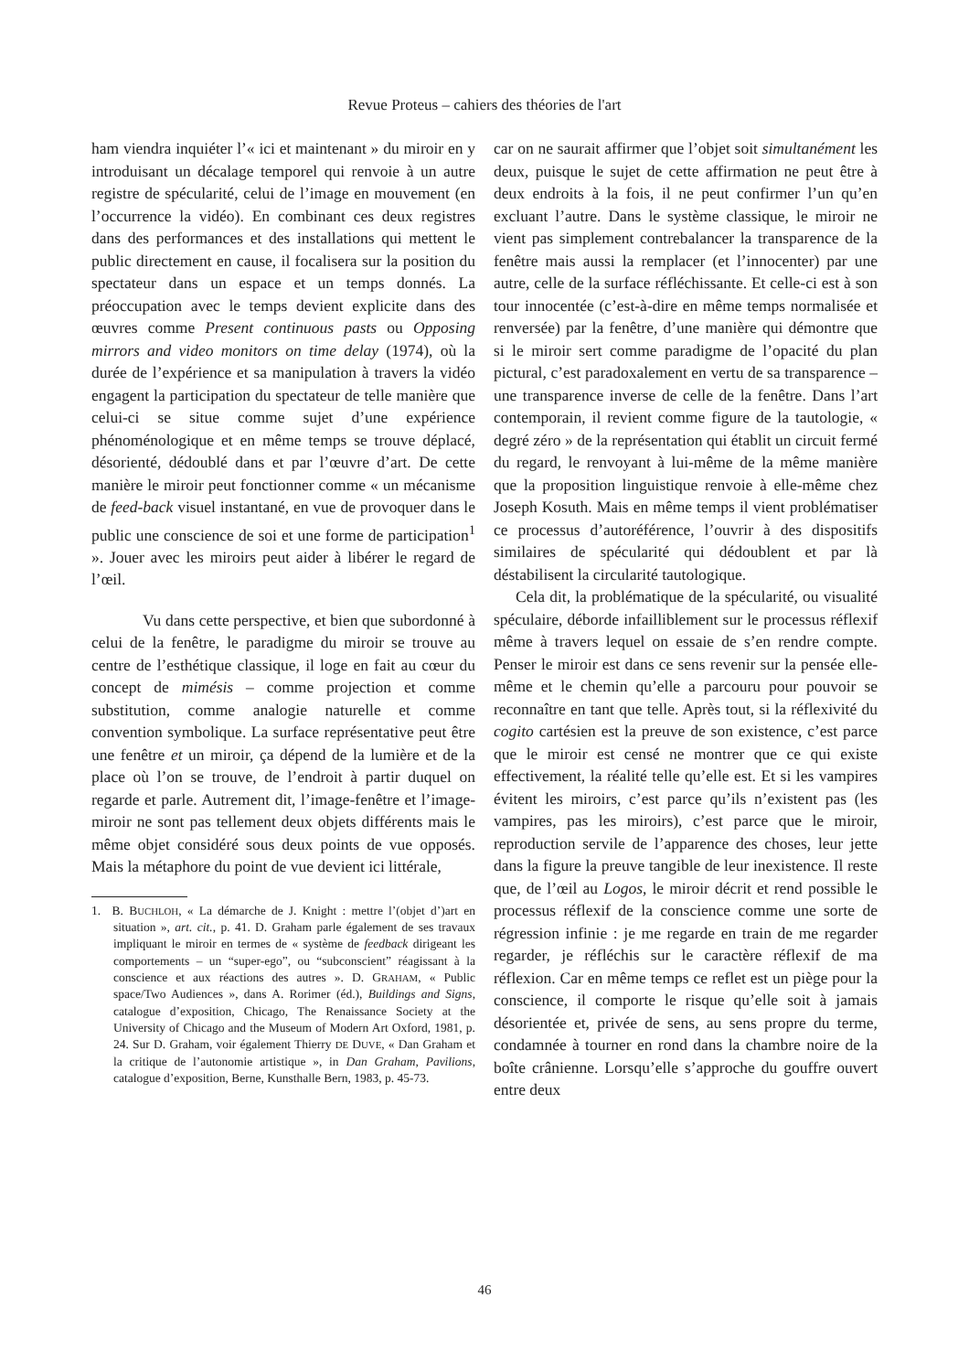Revue Proteus – cahiers des théories de l'art
ham viendra inquiéter l’« ici et maintenant » du miroir en y introduisant un décalage temporel qui renvoie à un autre registre de spécularité, celui de l’image en mouvement (en l’occurrence la vidéo). En combinant ces deux registres dans des performances et des installations qui mettent le public directement en cause, il focalisera sur la position du spectateur dans un espace et un temps donnés. La préoccupation avec le temps devient explicite dans des œuvres comme Present continuous pasts ou Opposing mirrors and video monitors on time delay (1974), où la durée de l’expérience et sa manipulation à travers la vidéo engagent la participation du spectateur de telle manière que celui-ci se situe comme sujet d’une expérience phénoménologique et en même temps se trouve déplacé, désorienté, dédoublé dans et par l’œuvre d’art. De cette manière le miroir peut fonctionner comme « un mécanisme de feed-back visuel instantané, en vue de provoquer dans le public une conscience de soi et une forme de participation<sup>1</sup> ». Jouer avec les miroirs peut aider à libérer le regard de l’œil.
Vu dans cette perspective, et bien que subordonné à celui de la fenêtre, le paradigme du miroir se trouve au centre de l’esthétique classique, il loge en fait au cœur du concept de mimésis – comme projection et comme substitution, comme analogie naturelle et comme convention symbolique. La surface représentative peut être une fenêtre et un miroir, ça dépend de la lumière et de la place où l’on se trouve, de l’endroit à partir duquel on regarde et parle. Autrement dit, l’image-fenêtre et l’image-miroir ne sont pas tellement deux objets différents mais le même objet considéré sous deux points de vue opposés. Mais la métaphore du point de vue devient ici littérale,
1. B. BUCHLOH, « La démarche de J. Knight : mettre l’(objet d’)art en situation », art. cit., p. 41. D. Graham parle également de ses travaux impliquant le miroir en termes de « système de feedback dirigeant les comportements – un “super-ego”, ou “subconscient” réagissant à la conscience et aux réactions des autres ». D. GRAHAM, « Public space/Two Audiences », dans A. Rorimer (éd.), Buildings and Signs, catalogue d’exposition, Chicago, The Renaissance Society at the University of Chicago and the Museum of Modern Art Oxford, 1981, p. 24. Sur D. Graham, voir également Thierry DE DUVE, « Dan Graham et la critique de l’autonomie artistique », in Dan Graham, Pavilions, catalogue d’exposition, Berne, Kunsthalle Bern, 1983, p. 45-73.
car on ne saurait affirmer que l’objet soit simultanément les deux, puisque le sujet de cette affirmation ne peut être à deux endroits à la fois, il ne peut confirmer l’un qu’en excluant l’autre. Dans le système classique, le miroir ne vient pas simplement contrebalancer la transparence de la fenêtre mais aussi la remplacer (et l’innocenter) par une autre, celle de la surface réfléchissante. Et celle-ci est à son tour innocentée (c’est-à-dire en même temps normalisée et renversée) par la fenêtre, d’une manière qui démontre que si le miroir sert comme paradigme de l’opacité du plan pictural, c’est paradoxalement en vertu de sa transparence – une transparence inverse de celle de la fenêtre. Dans l’art contemporain, il revient comme figure de la tautologie, « degré zéro » de la représentation qui établit un circuit fermé du regard, le renvoyant à lui-même de la même manière que la proposition linguistique renvoie à elle-même chez Joseph Kosuth. Mais en même temps il vient problématiser ce processus d’autoréférence, l’ouvrir à des dispositifs similaires de spécularité qui dédoublent et par là déstabilisent la circularité tautologique.
Cela dit, la problématique de la spécularité, ou visualité spéculaire, déborde infailliblement sur le processus réflexif même à travers lequel on essaie de s’en rendre compte. Penser le miroir est dans ce sens revenir sur la pensée elle-même et le chemin qu’elle a parcouru pour pouvoir se reconnaître en tant que telle. Après tout, si la réflexivité du cogito cartésien est la preuve de son existence, c’est parce que le miroir est censé ne montrer que ce qui existe effectivement, la réalité telle qu’elle est. Et si les vampires évitent les miroirs, c’est parce qu’ils n’existent pas (les vampires, pas les miroirs), c’est parce que le miroir, reproduction servile de l’apparence des choses, leur jette dans la figure la preuve tangible de leur inexistence. Il reste que, de l’œil au Logos, le miroir décrit et rend possible le processus réflexif de la conscience comme une sorte de régression infinie : je me regarde en train de me regarder regarder, je réfléchis sur le caractère réflexif de ma réflexion. Car en même temps ce reflet est un piège pour la conscience, il comporte le risque qu’elle soit à jamais désorientée et, privée de sens, au sens propre du terme, condamnée à tourner en rond dans la chambre noire de la boîte crânienne. Lorsqu’elle s’approche du gouffre ouvert entre deux
46